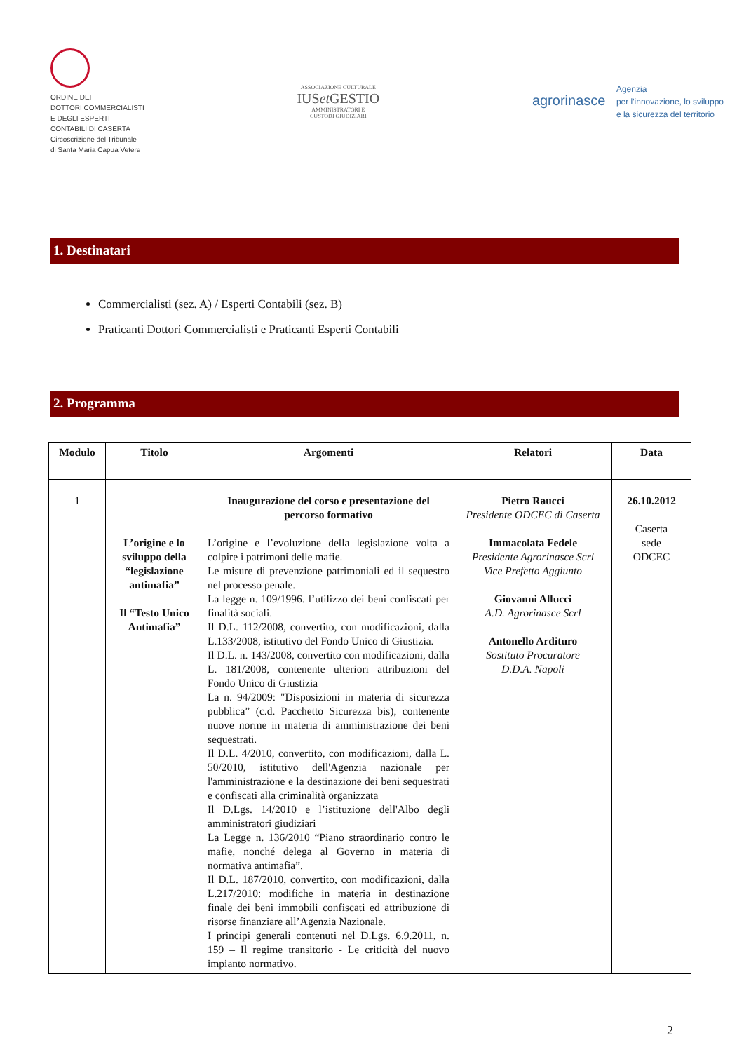ORDINE DEI
DOTTORI COMMERCIALISTI
E DEGLI ESPERTI
CONTABILI DI CASERTA
Circoscrizione del Tribunale
di Santa Maria Capua Vetere
ASSOCIAZIONE CULTURALE
IUSet GESTIO
AMMINISTRATORI E
CUSTODI GIUDIZIARI
agrorinasce Agenzia
per l'innovazione, lo sviluppo
e la sicurezza del territorio
1. Destinatari
Commercialisti (sez. A) / Esperti Contabili (sez. B)
Praticanti Dottori Commercialisti e Praticanti Esperti Contabili
2. Programma
| Modulo | Titolo | Argomenti | Relatori | Data |
| --- | --- | --- | --- | --- |
| 1 | L’origine e lo sviluppo della “legislazione antimafia” Il “Testo Unico Antimafia” | Inaugurazione del corso e presentazione del percorso formativo L’origine e l’evoluzione della legislazione volta a colpire i patrimoni delle mafie. Le misure di prevenzione patrimoniali ed il sequestro nel processo penale. La legge n. 109/1996. l’utilizzo dei beni confiscati per finalità sociali. Il D.L. 112/2008, convertito, con modificazioni, dalla L.133/2008, istitutivo del Fondo Unico di Giustizia. Il D.L. n. 143/2008, convertito con modificazioni, dalla L. 181/2008, contenente ulteriori attribuzioni del Fondo Unico di Giustizia La n. 94/2009: "Disposizioni in materia di sicurezza pubblica” (c.d. Pacchetto Sicurezza bis), contenente nuove norme in materia di amministrazione dei beni sequestrati. Il D.L. 4/2010, convertito, con modificazioni, dalla L. 50/2010, istitutivo dell'Agenzia nazionale per l'amministrazione e la destinazione dei beni sequestrati e confiscati alla criminalità organizzata Il D.Lgs. 14/2010 e l’istituzione dell'Albo degli amministratori giudiziari La Legge n. 136/2010 “Piano straordinario contro le mafie, nonché delega al Governo in materia di normativa antimafia”. Il D.L. 187/2010, convertito, con modificazioni, dalla L.217/2010: modifiche in materia in destinazione finale dei beni immobili confiscati ed attribuzione di risorse finanziare all’Agenzia Nazionale. I principi generali contenuti nel D.Lgs. 6.9.2011, n. 159 – Il regime transitorio - Le criticità del nuovo impianto normativo. | Pietro Raucci Presidente ODCEC di Caserta Immacolata Fedele Presidente Agrorinasce Scrl Vice Prefetto Aggiunto Giovanni Allucci A.D. Agrorinasce Scrl Antonello Ardituro Sostituto Procuratore D.D.A. Napoli | 26.10.2012 Caserta sede ODCEC |
2